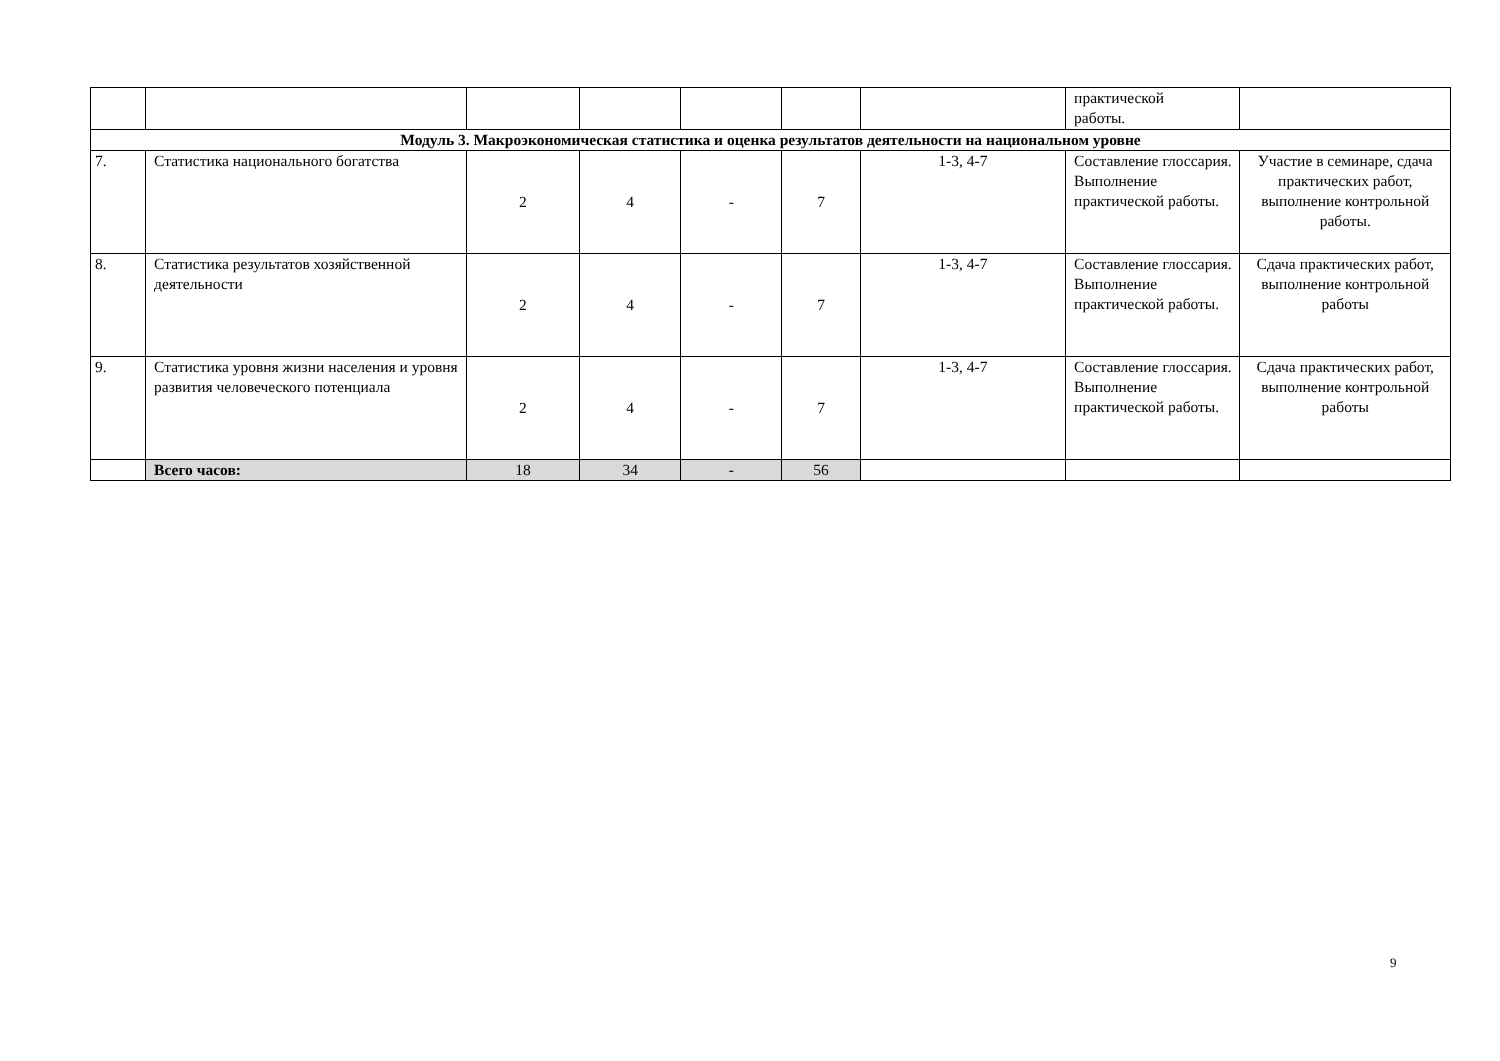| | | | | | | | практической работы. | |
| Модуль 3. Макроэкономическая статистика и оценка результатов деятельности на национальном уровне | | | | | | | | |
| 7. | Статистика национального богатства | 2 | 4 | - | 7 | 1-3, 4-7 | Составление глоссария. Выполнение практической работы. | Участие в семинаре, сдача практических работ, выполнение контрольной работы. |
| 8. | Статистика результатов хозяйственной деятельности | 2 | 4 | - | 7 | 1-3, 4-7 | Составление глоссария. Выполнение практической работы. | Сдача практических работ, выполнение контрольной работы |
| 9. | Статистика уровня жизни населения и уровня развития человеческого потенциала | 2 | 4 | - | 7 | 1-3, 4-7 | Составление глоссария. Выполнение практической работы. | Сдача практических работ, выполнение контрольной работы |
| | Всего часов: | 18 | 34 | - | 56 | | | |
9